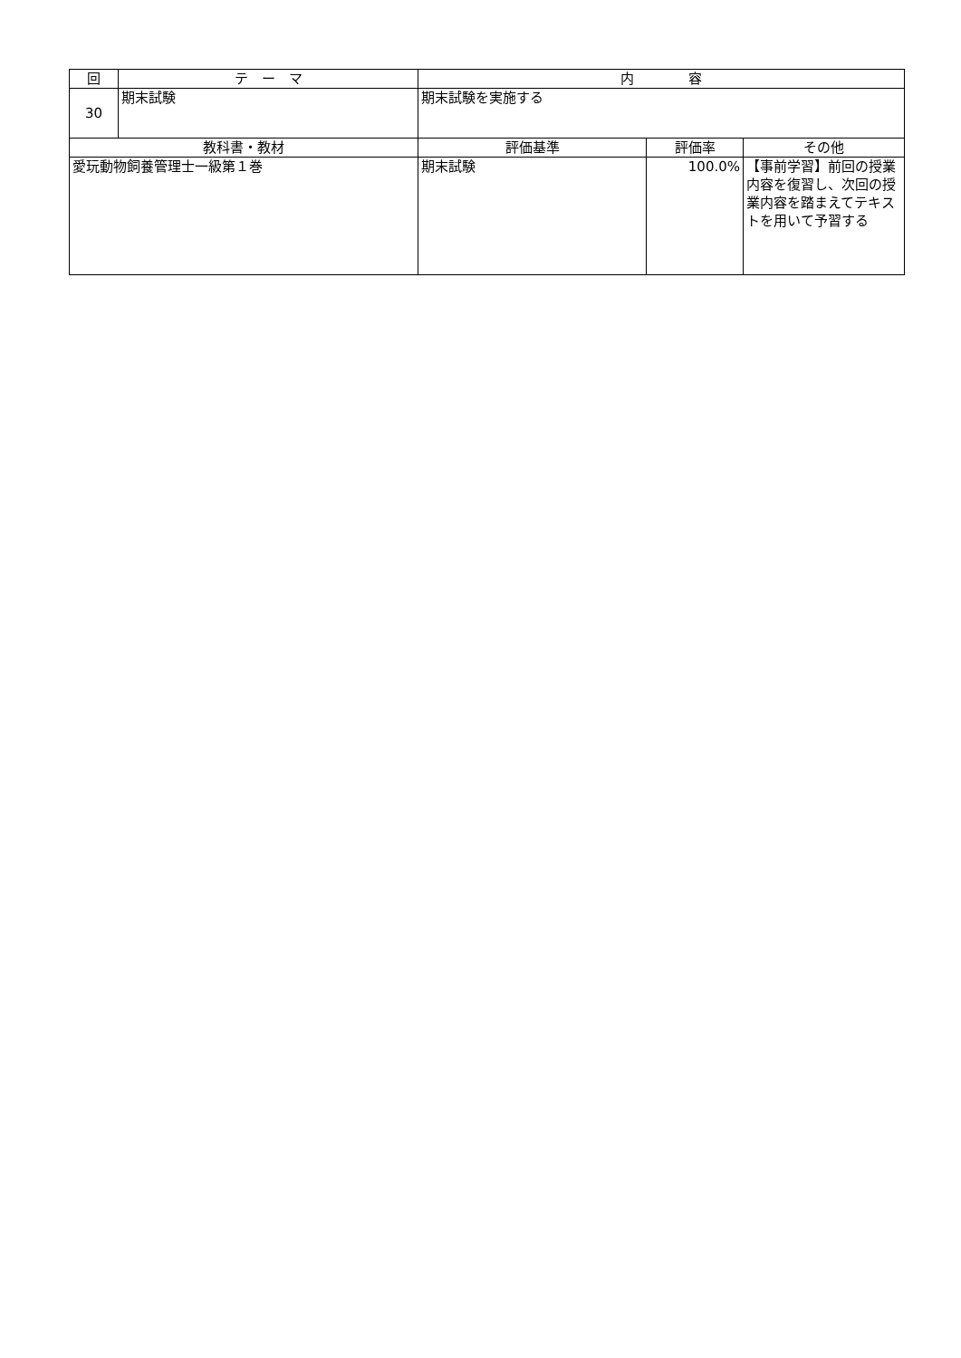| 回 | テ ー マ | 内 容 | | |
| --- | --- | --- | --- | --- |
| 30 | 期末試験 | 期末試験を実施する | | |
| 教科書・教材 | | 評価基準 | 評価率 | その他 |
| 愛玩動物飼養管理士一級第１巻 | | 期末試験 | 100.0% | 【事前学習】前回の授業内容を復習し、次回の授業内容を踏まえてテキストを用いて予習する |